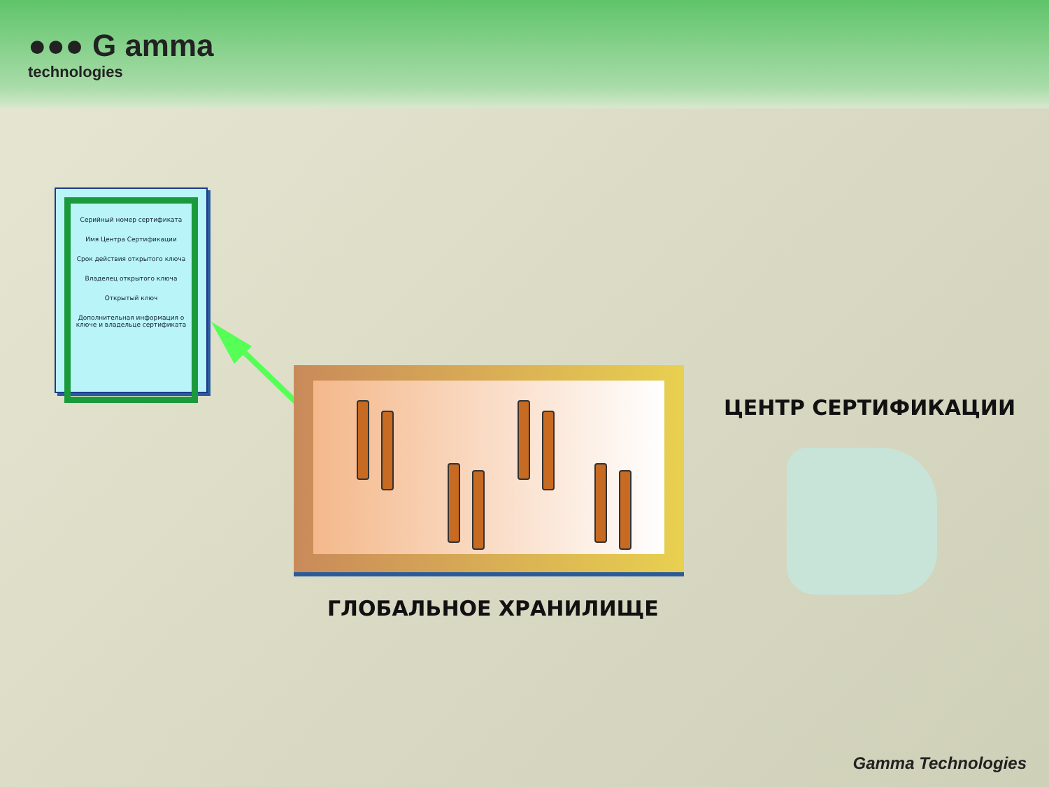●●● G amma
technologies
Серийный номер сертификата
Имя Центра Сертификации
Срок действия открытого ключа
Владелец открытого ключа
Открытый ключ
Дополнительная информация о ключе и владельце сертификата
ЦЕНТР СЕРТИФИКАЦИИ
ГЛОБАЛЬНОЕ ХРАНИЛИЩЕ
Gamma Technologies